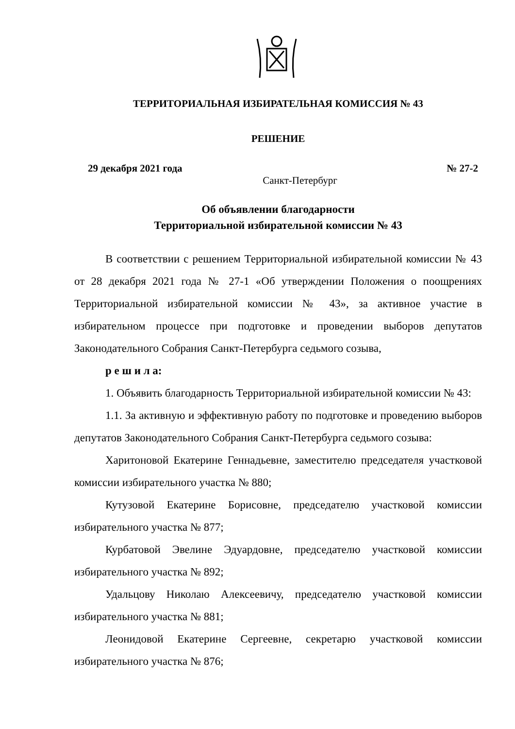ТЕРРИТОРИАЛЬНАЯ ИЗБИРАТЕЛЬНАЯ КОМИССИЯ № 43
РЕШЕНИЕ
29 декабря 2021 года № 27-2
Санкт-Петербург
Об объявлении благодарности
Территориальной избирательной комиссии № 43
В соответствии с решением Территориальной избирательной комиссии № 43 от 28 декабря 2021 года № 27-1 «Об утверждении Положения о поощрениях Территориальной избирательной комиссии № 43», за активное участие в избирательном процессе при подготовке и проведении выборов депутатов Законодательного Собрания Санкт-Петербурга седьмого созыва,
р е ш и л а:
1. Объявить благодарность Территориальной избирательной комиссии № 43:
1.1. За активную и эффективную работу по подготовке и проведению выборов депутатов Законодательного Собрания Санкт-Петербурга седьмого созыва:
Харитоновой Екатерине Геннадьевне, заместителю председателя участковой комиссии избирательного участка № 880;
Кутузовой Екатерине Борисовне, председателю участковой комиссии избирательного участка № 877;
Курбатовой Эвелине Эдуардовне, председателю участковой комиссии избирательного участка № 892;
Удальцову Николаю Алексеевичу, председателю участковой комиссии избирательного участка № 881;
Леонидовой Екатерине Сергеевне, секретарю участковой комиссии избирательного участка № 876;